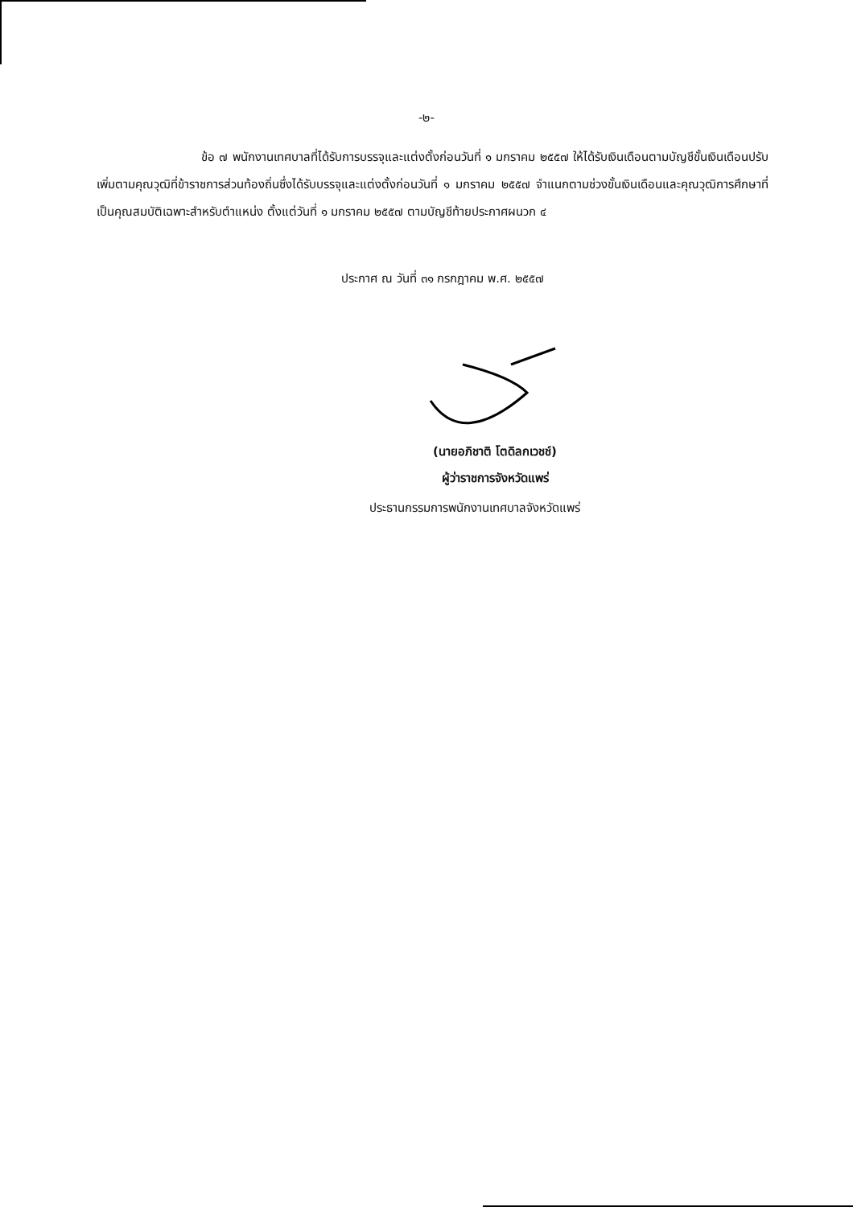-๒-
ข้อ ๗ พนักงานเทศบาลที่ได้รับการบรรจุและแต่งตั้งก่อนวันที่ ๑ มกราคม ๒๕๕๗ ให้ได้รับเงินเดือนตามบัญชีขั้นเงินเดือนปรับเพิ่มตามคุณวุฒิที่ข้าราชการส่วนท้องถิ่นซึ่งได้รับบรรจุและแต่งตั้งก่อนวันที่ ๑ มกราคม ๒๕๕๗ จำแนกตามช่วงขั้นเงินเดือนและคุณวุฒิการศึกษาที่เป็นคุณสมบัติเฉพาะสำหรับตำแหน่ง ตั้งแต่วันที่ ๑ มกราคม ๒๕๕๗ ตามบัญชีท้ายประกาศผนวก ๔
ประกาศ ณ วันที่ ๓๑ กรกฎาคม พ.ศ. ๒๕๕๗
(นายอภิชาติ โตดิลกเวชช์)
ผู้ว่าราชการจังหวัดแพร่
ประธานกรรมการพนักงานเทศบาลจังหวัดแพร่